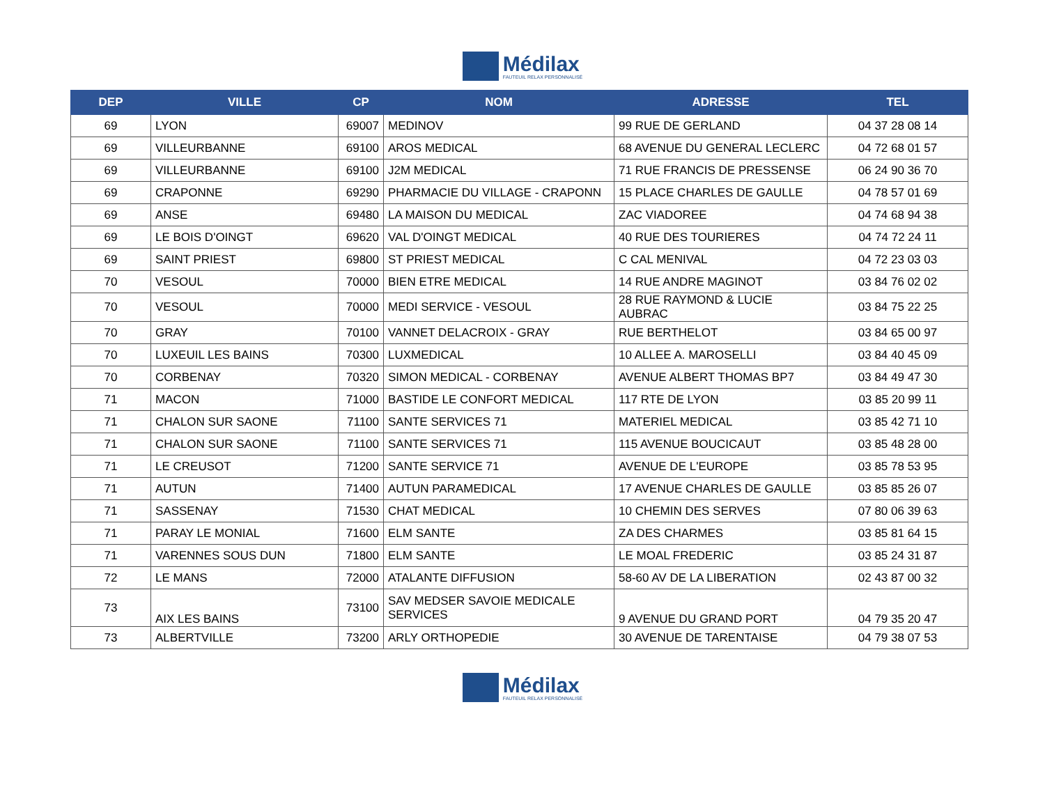Médilax
FAUTEUIL RELAX PERSONNALISÉ
| DEP | VILLE | CP | NOM | ADRESSE | TEL |
| --- | --- | --- | --- | --- | --- |
| 69 | LYON | 69007 | MEDINOV | 99 RUE DE GERLAND | 04 37 28 08 14 |
| 69 | VILLEURBANNE | 69100 | AROS MEDICAL | 68 AVENUE DU GENERAL LECLERC | 04 72 68 01 57 |
| 69 | VILLEURBANNE | 69100 | J2M MEDICAL | 71 RUE FRANCIS DE PRESSENSE | 06 24 90 36 70 |
| 69 | CRAPONNE | 69290 | PHARMACIE DU VILLAGE - CRAPONN | 15 PLACE CHARLES DE GAULLE | 04 78 57 01 69 |
| 69 | ANSE | 69480 | LA MAISON DU MEDICAL | ZAC VIADOREE | 04 74 68 94 38 |
| 69 | LE BOIS D'OINGT | 69620 | VAL D'OINGT MEDICAL | 40 RUE DES TOURIERES | 04 74 72 24 11 |
| 69 | SAINT PRIEST | 69800 | ST PRIEST MEDICAL | C CAL MENIVAL | 04 72 23 03 03 |
| 70 | VESOUL | 70000 | BIEN ETRE MEDICAL | 14 RUE ANDRE MAGINOT | 03 84 76 02 02 |
| 70 | VESOUL | 70000 | MEDI SERVICE - VESOUL | 28 RUE RAYMOND & LUCIE AUBRAC | 03 84 75 22 25 |
| 70 | GRAY | 70100 | VANNET DELACROIX - GRAY | RUE BERTHELOT | 03 84 65 00 97 |
| 70 | LUXEUIL LES BAINS | 70300 | LUXMEDICAL | 10 ALLEE A. MAROSELLI | 03 84 40 45 09 |
| 70 | CORBENAY | 70320 | SIMON MEDICAL - CORBENAY | AVENUE ALBERT THOMAS BP7 | 03 84 49 47 30 |
| 71 | MACON | 71000 | BASTIDE LE CONFORT MEDICAL | 117 RTE DE LYON | 03 85 20 99 11 |
| 71 | CHALON SUR SAONE | 71100 | SANTE SERVICES 71 | MATERIEL MEDICAL | 03 85 42 71 10 |
| 71 | CHALON SUR SAONE | 71100 | SANTE SERVICES 71 | 115 AVENUE BOUCICAUT | 03 85 48 28 00 |
| 71 | LE CREUSOT | 71200 | SANTE SERVICE 71 | AVENUE DE L'EUROPE | 03 85 78 53 95 |
| 71 | AUTUN | 71400 | AUTUN PARAMEDICAL | 17 AVENUE CHARLES DE GAULLE | 03 85 85 26 07 |
| 71 | SASSENAY | 71530 | CHAT MEDICAL | 10 CHEMIN DES SERVES | 07 80 06 39 63 |
| 71 | PARAY LE MONIAL | 71600 | ELM SANTE | ZA DES CHARMES | 03 85 81 64 15 |
| 71 | VARENNES SOUS DUN | 71800 | ELM SANTE | LE MOAL FREDERIC | 03 85 24 31 87 |
| 72 | LE MANS | 72000 | ATALANTE DIFFUSION | 58-60 AV DE LA LIBERATION | 02 43 87 00 32 |
| 73 | AIX LES BAINS | 73100 | SAV MEDSER SAVOIE MEDICALE SERVICES | 9 AVENUE DU GRAND PORT | 04 79 35 20 47 |
| 73 | ALBERTVILLE | 73200 | ARLY ORTHOPEDIE | 30 AVENUE DE TARENTAISE | 04 79 38 07 53 |
Médilax
FAUTEUIL RELAX PERSONNALISÉ